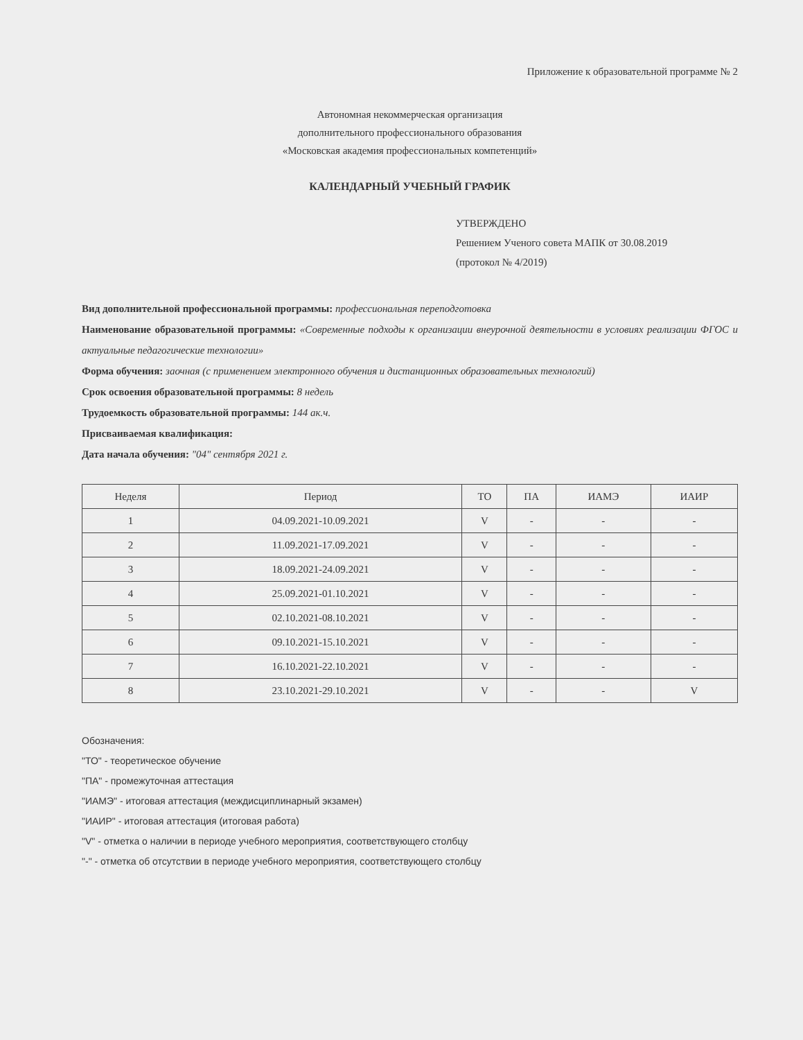Приложение к образовательной программе № 2
Автономная некоммерческая организация
дополнительного профессионального образования
«Московская академия профессиональных компетенций»
КАЛЕНДАРНЫЙ УЧЕБНЫЙ ГРАФИК
УТВЕРЖДЕНО
Решением Ученого совета МАПК от 30.08.2019
(протокол № 4/2019)
Вид дополнительной профессиональной программы: профессиональная переподготовка
Наименование образовательной программы: «Современные подходы к организации внеурочной деятельности в условиях реализации ФГОС и актуальные педагогические технологии»
Форма обучения: заочная (с применением электронного обучения и дистанционных образовательных технологий)
Срок освоения образовательной программы: 8 недель
Трудоемкость образовательной программы: 144 ак.ч.
Присваиваемая квалификация:
Дата начала обучения: "04" сентября 2021 г.
| Неделя | Период | ТО | ПА | ИАМЭ | ИАИР |
| --- | --- | --- | --- | --- | --- |
| 1 | 04.09.2021-10.09.2021 | V | - | - | - |
| 2 | 11.09.2021-17.09.2021 | V | - | - | - |
| 3 | 18.09.2021-24.09.2021 | V | - | - | - |
| 4 | 25.09.2021-01.10.2021 | V | - | - | - |
| 5 | 02.10.2021-08.10.2021 | V | - | - | - |
| 6 | 09.10.2021-15.10.2021 | V | - | - | - |
| 7 | 16.10.2021-22.10.2021 | V | - | - | - |
| 8 | 23.10.2021-29.10.2021 | V | - | - | V |
Обозначения:
"ТО" - теоретическое обучение
"ПА" - промежуточная аттестация
"ИАМЭ" - итоговая аттестация (междисциплинарный экзамен)
"ИАИР" - итоговая аттестация (итоговая работа)
"V" - отметка о наличии в периоде учебного мероприятия, соответствующего столбцу
"-" - отметка об отсутствии в периоде учебного мероприятия, соответствующего столбцу